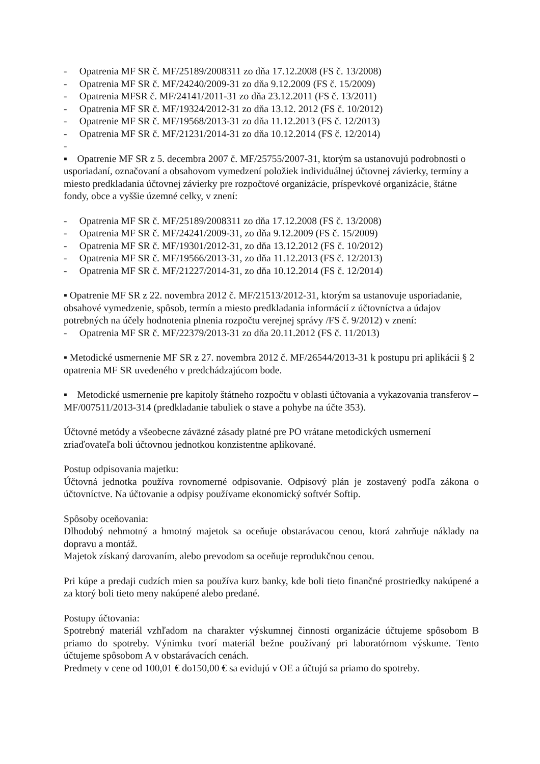- Opatrenia MF SR č. MF/25189/2008311 zo dňa 17.12.2008 (FS č. 13/2008)
- Opatrenia MF SR č. MF/24240/2009-31 zo dňa 9.12.2009 (FS č. 15/2009)
- Opatrenia MFSR č. MF/24141/2011-31 zo dňa 23.12.2011 (FS č. 13/2011)
- Opatrenia MF SR č. MF/19324/2012-31 zo dňa 13.12. 2012 (FS č. 10/2012)
- Opatrenie MF SR č. MF/19568/2013-31 zo dňa 11.12.2013 (FS č. 12/2013)
- Opatrenia MF SR č. MF/21231/2014-31 zo dňa 10.12.2014 (FS č. 12/2014)
-
▪ Opatrenie MF SR z 5. decembra 2007 č. MF/25755/2007-31, ktorým sa ustanovujú podrobnosti o usporiadaní, označovaní a obsahovom vymedzení položiek individuálnej účtovnej závierky, termíny a miesto predkladania účtovnej závierky pre rozpočtové organizácie, príspevkové organizácie, štátne fondy, obce a vyššie územné celky, v znení:
- Opatrenia MF SR č. MF/25189/2008311 zo dňa 17.12.2008 (FS č. 13/2008)
- Opatrenia MF SR č. MF/24241/2009-31, zo dňa 9.12.2009 (FS č. 15/2009)
- Opatrenia MF SR č. MF/19301/2012-31, zo dňa 13.12.2012 (FS č. 10/2012)
- Opatrenia MF SR č. MF/19566/2013-31, zo dňa 11.12.2013 (FS č. 12/2013)
- Opatrenia MF SR č. MF/21227/2014-31, zo dňa 10.12.2014 (FS č. 12/2014)
▪ Opatrenie MF SR z 22. novembra 2012 č. MF/21513/2012-31, ktorým sa ustanovuje usporiadanie, obsahové vymedzenie, spôsob, termín a miesto predkladania informácií z účtovníctva a údajov potrebných na účely hodnotenia plnenia rozpočtu verejnej správy /FS č. 9/2012) v znení:
- Opatrenia MF SR č. MF/22379/2013-31 zo dňa 20.11.2012 (FS č. 11/2013)
▪ Metodické usmernenie MF SR z 27. novembra 2012 č. MF/26544/2013-31 k postupu pri aplikácii § 2 opatrenia MF SR uvedeného v predchádzajúcom bode.
▪ Metodické usmernenie pre kapitoly štátneho rozpočtu v oblasti účtovania a vykazovania transferov – MF/007511/2013-314 (predkladanie tabuliek o stave a pohybe na účte 353).
Účtovné metódy a všeobecne záväzné zásady platné pre PO vrátane metodických usmernení zriaďovateľa boli účtovnou jednotkou konzistentne aplikované.
Postup odpisovania majetku:
Účtovná jednotka používa rovnomerné odpisovanie. Odpisový plán je zostavený podľa zákona o účtovníctve. Na účtovanie a odpisy používame ekonomický softvér Softip.
Spôsoby oceňovania:
Dlhodobý nehmotný a hmotný majetok sa oceňuje obstarávacou cenou, ktorá zahrňuje náklady na dopravu a montáž.
Majetok získaný darovaním, alebo prevodom sa oceňuje reprodukčnou cenou.
Pri kúpe a predaji cudzích mien sa používa kurz banky, kde boli tieto finančné prostriedky nakúpené a za ktorý boli tieto meny nakúpené alebo predané.
Postupy účtovania:
Spotrebný materiál vzhľadom na charakter výskumnej činnosti organizácie účtujeme spôsobom B priamo do spotreby. Výnimku tvorí materiál bežne používaný pri laboratórnom výskume. Tento účtujeme spôsobom A v obstarávacích cenách.
Predmety v cene od 100,01 € do150,00 € sa evidujú v OE a účtujú sa priamo do spotreby.